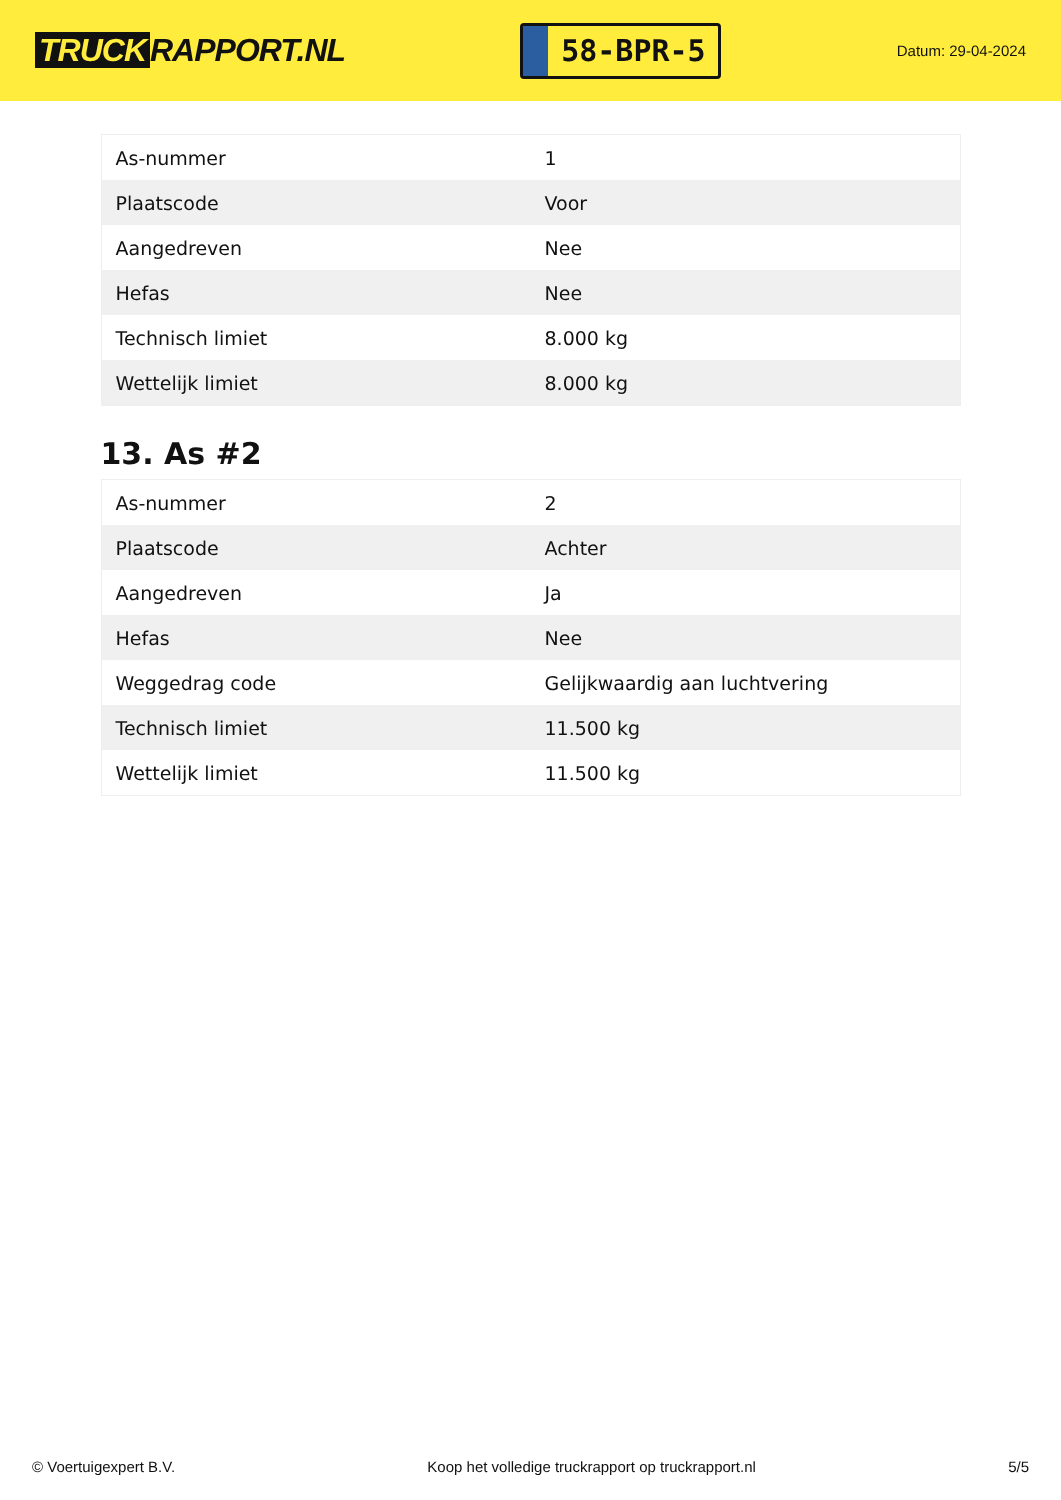TRUCK RAPPORT.NL
58-BPR-5
Datum: 29-04-2024
| As-nummer | 1 |
| Plaatscode | Voor |
| Aangedreven | Nee |
| Hefas | Nee |
| Technisch limiet | 8.000 kg |
| Wettelijk limiet | 8.000 kg |
13. As #2
| As-nummer | 2 |
| Plaatscode | Achter |
| Aangedreven | Ja |
| Hefas | Nee |
| Weggedrag code | Gelijkwaardig aan luchtvering |
| Technisch limiet | 11.500 kg |
| Wettelijk limiet | 11.500 kg |
© Voertuigexpert B.V. Koop het volledige truckrapport op truckrapport.nl 5/5